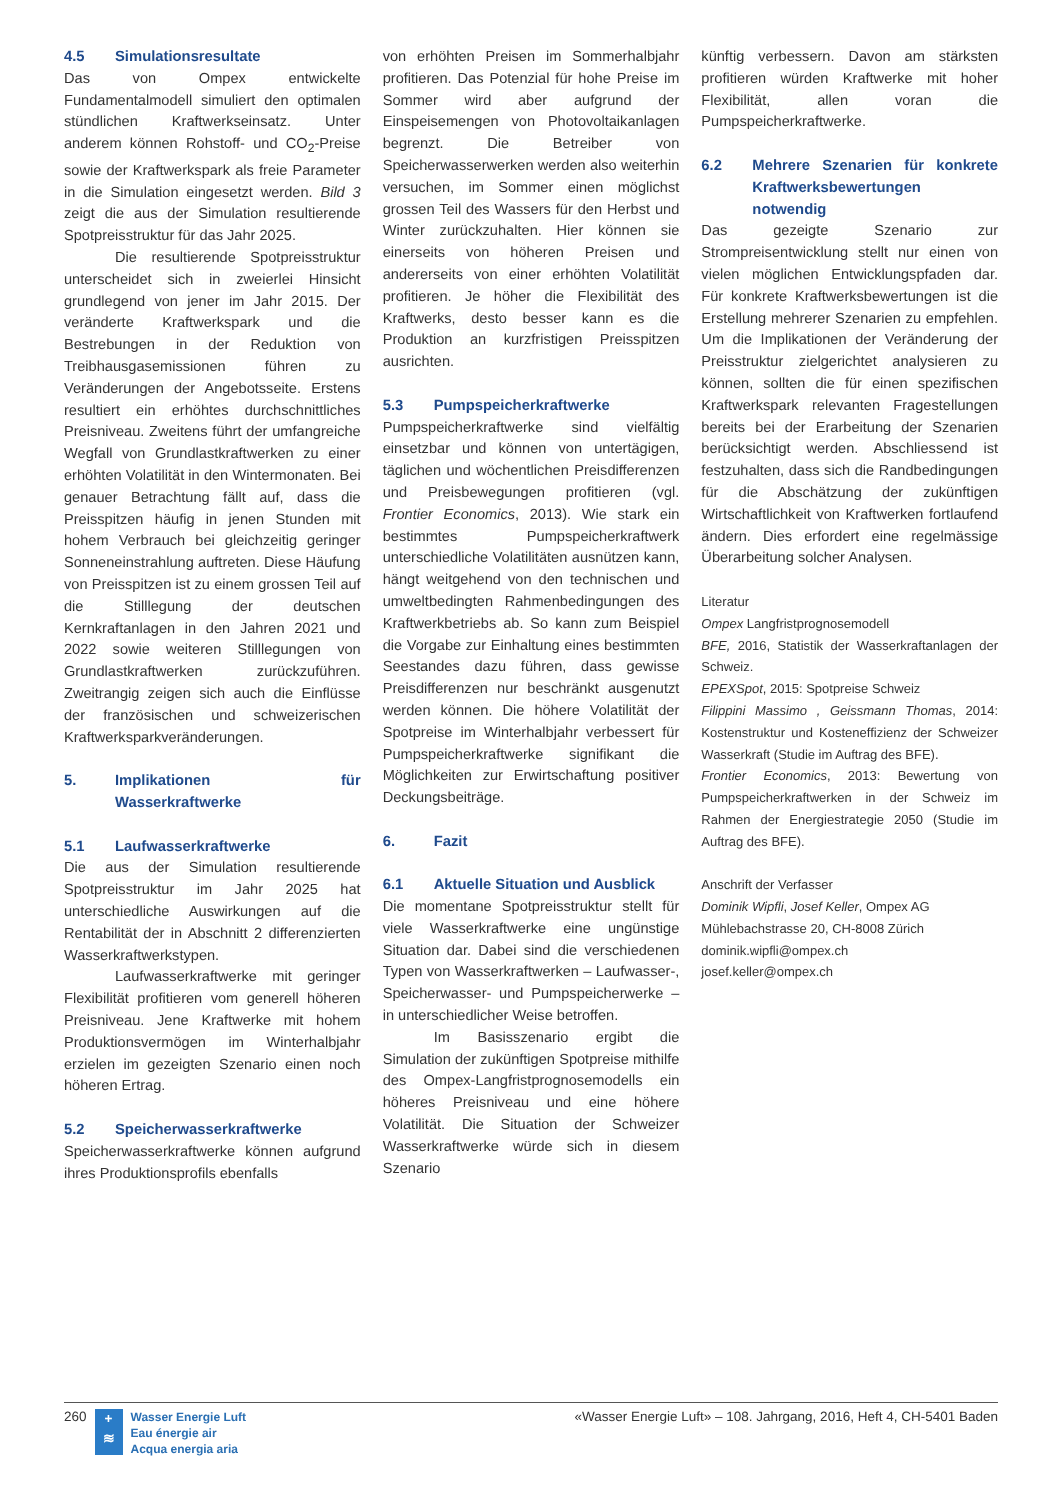4.5 Simulationsresultate
Das von Ompex entwickelte Fundamentalmodell simuliert den optimalen stündlichen Kraftwerkseinsatz. Unter anderem können Rohstoff- und CO<sub>2</sub>-Preise sowie der Kraftwerkspark als freie Parameter in die Simulation eingesetzt werden. Bild 3 zeigt die aus der Simulation resultierende Spotpreisstruktur für das Jahr 2025.
Die resultierende Spotpreisstruktur unterscheidet sich in zweierlei Hinsicht grundlegend von jener im Jahr 2015. Der veränderte Kraftwerkspark und die Bestrebungen in der Reduktion von Treibhausgasemissionen führen zu Veränderungen der Angebotsseite. Erstens resultiert ein erhöhtes durchschnittliches Preisniveau. Zweitens führt der umfangreiche Wegfall von Grundlastkraftwerken zu einer erhöhten Volatilität in den Wintermonaten. Bei genauer Betrachtung fällt auf, dass die Preisspitzen häufig in jenen Stunden mit hohem Verbrauch bei gleichzeitig geringer Sonneneinstrahlung auftreten. Diese Häufung von Preisspitzen ist zu einem grossen Teil auf die Stilllegung der deutschen Kernkraftanlagen in den Jahren 2021 und 2022 sowie weiteren Stilllegungen von Grundlastkraftwerken zurückzuführen. Zweitrangig zeigen sich auch die Einflüsse der französischen und schweizerischen Kraftwerksparkveränderungen.
5. Implikationen für Wasserkraftwerke
5.1 Laufwasserkraftwerke
Die aus der Simulation resultierende Spotpreisstruktur im Jahr 2025 hat unterschiedliche Auswirkungen auf die Rentabilität der in Abschnitt 2 differenzierten Wasserkraftwerkstypen.
Laufwasserkraftwerke mit geringer Flexibilität profitieren vom generell höheren Preisniveau. Jene Kraftwerke mit hohem Produktionsvermögen im Winterhalbjahr erzielen im gezeigten Szenario einen noch höheren Ertrag.
5.2 Speicherwasserkraftwerke
Speicherwasserkraftwerke können aufgrund ihres Produktionsprofils ebenfalls
von erhöhten Preisen im Sommerhalbjahr profitieren. Das Potenzial für hohe Preise im Sommer wird aber aufgrund der Einspeisemengen von Photovoltaikanlagen begrenzt. Die Betreiber von Speicherwasserwerken werden also weiterhin versuchen, im Sommer einen möglichst grossen Teil des Wassers für den Herbst und Winter zurückzuhalten. Hier können sie einerseits von höheren Preisen und andererseits von einer erhöhten Volatilität profitieren. Je höher die Flexibilität des Kraftwerks, desto besser kann es die Produktion an kurzfristigen Preisspitzen ausrichten.
5.3 Pumpspeicherkraftwerke
Pumpspeicherkraftwerke sind vielfältig einsetzbar und können von untertägigen, täglichen und wöchentlichen Preisdifferenzen und Preisbewegungen profitieren (vgl. Frontier Economics, 2013). Wie stark ein bestimmtes Pumpspeicherkraftwerk unterschiedliche Volatilitäten ausnützen kann, hängt weitgehend von den technischen und umweltbedingten Rahmenbedingungen des Kraftwerkbetriebs ab. So kann zum Beispiel die Vorgabe zur Einhaltung eines bestimmten Seestandes dazu führen, dass gewisse Preisdifferenzen nur beschränkt ausgenutzt werden können. Die höhere Volatilität der Spotpreise im Winterhalbjahr verbessert für Pumpspeicherkraftwerke signifikant die Möglichkeiten zur Erwirtschaftung positiver Deckungsbeiträge.
6. Fazit
6.1 Aktuelle Situation und Ausblick
Die momentane Spotpreisstruktur stellt für viele Wasserkraftwerke eine ungünstige Situation dar. Dabei sind die verschiedenen Typen von Wasserkraftwerken – Laufwasser-, Speicherwasser- und Pumpspeicherwerke – in unterschiedlicher Weise betroffen.
Im Basisszenario ergibt die Simulation der zukünftigen Spotpreise mithilfe des Ompex-Langfristprognosemodells ein höheres Preisniveau und eine höhere Volatilität. Die Situation der Schweizer Wasserkraftwerke würde sich in diesem Szenario
künftig verbessern. Davon am stärksten profitieren würden Kraftwerke mit hoher Flexibilität, allen voran die Pumpspeicherkraftwerke.
6.2 Mehrere Szenarien für konkrete Kraftwerksbewertungen notwendig
Das gezeigte Szenario zur Strompreisentwicklung stellt nur einen von vielen möglichen Entwicklungspfaden dar. Für konkrete Kraftwerksbewertungen ist die Erstellung mehrerer Szenarien zu empfehlen. Um die Implikationen der Veränderung der Preisstruktur zielgerichtet analysieren zu können, sollten die für einen spezifischen Kraftwerkspark relevanten Fragestellungen bereits bei der Erarbeitung der Szenarien berücksichtigt werden. Abschliessend ist festzuhalten, dass sich die Randbedingungen für die Abschätzung der zukünftigen Wirtschaftlichkeit von Kraftwerken fortlaufend ändern. Dies erfordert eine regelmässige Überarbeitung solcher Analysen.
Literatur
Ompex Langfristprognosemodell
BFE, 2016, Statistik der Wasserkraftanlagen der Schweiz.
EPEXSpot, 2015: Spotpreise Schweiz
Filippini Massimo , Geissmann Thomas, 2014: Kostenstruktur und Kosteneffizienz der Schweizer Wasserkraft (Studie im Auftrag des BFE).
Frontier Economics, 2013: Bewertung von Pumpspeicherkraftwerken in der Schweiz im Rahmen der Energiestrategie 2050 (Studie im Auftrag des BFE).
Anschrift der Verfasser
Dominik Wipfli, Josef Keller, Ompex AG
Mühlebachstrasse 20, CH-8008 Zürich
dominik.wipfli@ompex.ch
josef.keller@ompex.ch
260
+
≋
Wasser Energie Luft
Eau énergie air
Acqua energia aria
«Wasser Energie Luft» – 108. Jahrgang, 2016, Heft 4, CH-5401 Baden